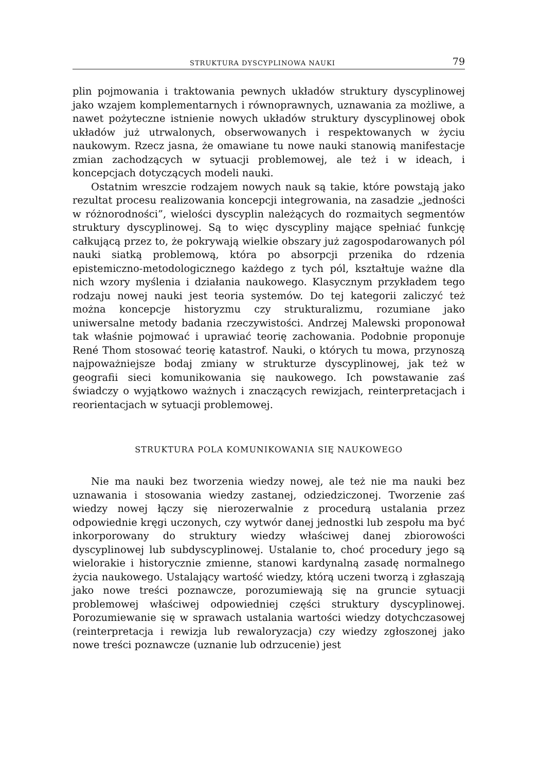STRUKTURA DYSCYPLINOWA NAUKI 79
plin pojmowania i traktowania pewnych układów struktury dyscyplinowej jako wzajem komplementarnych i równoprawnych, uznawania za możliwe, a nawet pożyteczne istnienie nowych układów struktury dyscyplinowej obok układów już utrwalonych, obserwowanych i respektowanych w życiu naukowym. Rzecz jasna, że omawiane tu nowe nauki stanowią manifestacje zmian zachodzących w sytuacji problemowej, ale też i w ideach, i koncepcjach dotyczących modeli nauki.
Ostatnim wreszcie rodzajem nowych nauk są takie, które powstają jako rezultat procesu realizowania koncepcji integrowania, na zasadzie „jedności w różnorodności”, wielości dyscyplin należących do rozmaitych segmentów struktury dyscyplinowej. Są to więc dyscypliny mające spełniać funkcję całkującą przez to, że pokrywają wielkie obszary już zagospodarowanych pól nauki siatką problemową, która po absorpcji przenika do rdzenia epistemiczno-metodologicznego każdego z tych pól, kształtuje ważne dla nich wzory myślenia i działania naukowego. Klasycznym przykładem tego rodzaju nowej nauki jest teoria systemów. Do tej kategorii zaliczyć też można koncepcje historyzmu czy strukturalizmu, rozumiane jako uniwersalne metody badania rzeczywistości. Andrzej Malewski proponował tak właśnie pojmować i uprawiać teorię zachowania. Podobnie proponuje René Thom stosować teorię katastrof. Nauki, o których tu mowa, przynoszą najpoważniejsze bodaj zmiany w strukturze dyscyplinowej, jak też w geografii sieci komunikowania się naukowego. Ich powstawanie zaś świadczy o wyjątkowo ważnych i znaczących rewizjach, reinterpretacjach i reorientacjach w sytuacji problemowej.
STRUKTURA POLA KOMUNIKOWANIA SIĘ NAUKOWEGO
Nie ma nauki bez tworzenia wiedzy nowej, ale też nie ma nauki bez uznawania i stosowania wiedzy zastanej, odziedziczonej. Tworzenie zaś wiedzy nowej łączy się nierozerwalnie z procedurą ustalania przez odpowiednie kręgi uczonych, czy wytwór danej jednostki lub zespołu ma być inkorporowany do struktury wiedzy właściwej danej zbiorowości dyscyplinowej lub subdyscyplinowej. Ustalanie to, choć procedury jego są wielorakie i historycznie zmienne, stanowi kardynalną zasadę normalnego życia naukowego. Ustalający wartość wiedzy, którą uczeni tworzą i zgłaszają jako nowe treści poznawcze, porozumiewają się na gruncie sytuacji problemowej właściwej odpowiedniej części struktury dyscyplinowej. Porozumiewanie się w sprawach ustalania wartości wiedzy dotychczasowej (reinterpretacja i rewizja lub rewaloryzacja) czy wiedzy zgłoszonej jako nowe treści poznawcze (uznanie lub odrzucenie) jest